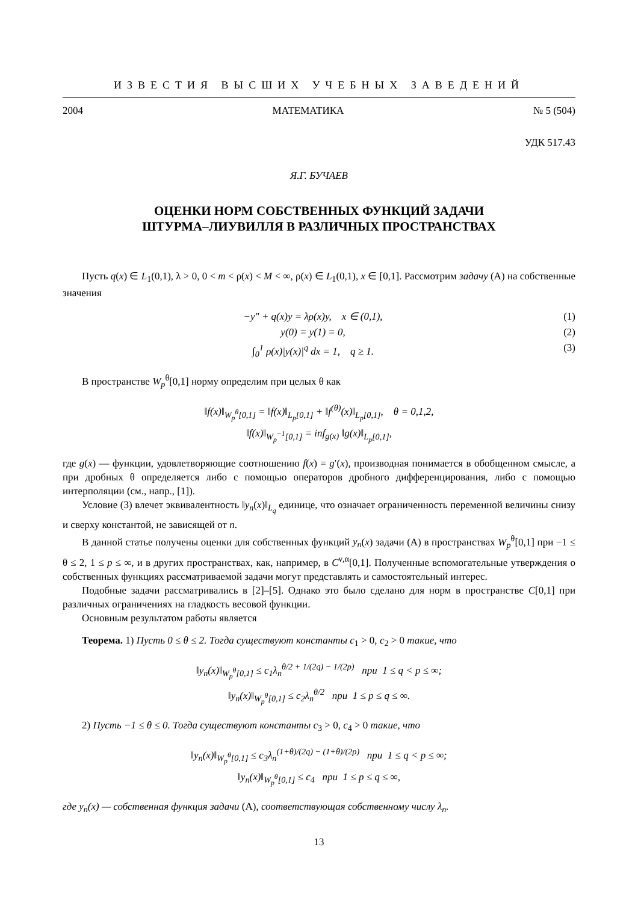ИЗВЕСТИЯ ВЫСШИХ УЧЕБНЫХ ЗАВЕДЕНИЙ
2004 МАТЕМАТИКА № 5 (504)
УДК 517.43
Я.Г. БУЧАЕВ
ОЦЕНКИ НОРМ СОБСТВЕННЫХ ФУНКЦИЙ ЗАДАЧИ
ШТУРМА–ЛИУВИЛЛЯ В РАЗЛИЧНЫХ ПРОСТРАНСТВАХ
Пусть q(x) ∈ L<sub>1</sub>(0,1), λ > 0, 0 < m < ρ(x) < M < ∞, ρ(x) ∈ L<sub>1</sub>(0,1), x ∈ [0,1]. Рассмотрим задачу (A) на собственные значения
−y″ + q(x)y = λρ(x)y, x ∈ (0,1), (1)
y(0) = y(1) = 0, (2)
∫<sub>0</sub><sup>1</sup> ρ(x)|y(x)|<sup>q</sup> dx = 1, q ≥ 1. (3)
В пространстве W<sub>p</sub><sup>θ</sup>[0,1] норму определим при целых θ как
‖f(x)‖<sub>W<sub>p</sub><sup>θ</sup>[0,1]</sub> = ‖f(x)‖<sub>L<sub>p</sub>[0,1]</sub> + ‖f<sup>(θ)</sup>(x)‖<sub>L<sub>p</sub>[0,1]</sub>, θ = 0,1,2,
‖f(x)‖<sub>W<sub>p</sub><sup>−1</sup>[0,1]</sub> = inf<sub>g(x)</sub> ‖g(x)‖<sub>L<sub>p</sub>[0,1]</sub>,
где g(x) — функции, удовлетворяющие соотношению f(x) = g′(x), производная понимается в обобщенном смысле, а при дробных θ определяется либо с помощью операторов дробного дифференцирования, либо с помощью интерполяции (см., напр., [1]).
Условие (3) влечет эквивалентность ‖y<sub>n</sub>(x)‖<sub>L<sub>q</sub></sub> единице, что означает ограниченность переменной величины снизу и сверху константой, не зависящей от n.
В данной статье получены оценки для собственных функций y<sub>n</sub>(x) задачи (A) в пространствах W<sub>p</sub><sup>θ</sup>[0,1] при −1 ≤ θ ≤ 2, 1 ≤ p ≤ ∞, и в других пространствах, как, например, в C<sup>ν,α</sup>[0,1]. Полученные вспомогательные утверждения о собственных функциях рассматриваемой задачи могут представлять и самостоятельный интерес.
Подобные задачи рассматривались в [2]–[5]. Однако это было сделано для норм в пространстве C[0,1] при различных ограничениях на гладкость весовой функции.
Основным результатом работы является
Теорема. 1) Пусть 0 ≤ θ ≤ 2. Тогда существуют константы c<sub>1</sub> > 0, c<sub>2</sub> > 0 такие, что
‖y<sub>n</sub>(x)‖<sub>W<sub>p</sub><sup>θ</sup>[0,1]</sub> ≤ c<sub>1</sub>λ<sub>n</sub><sup>θ/2 + 1/(2q) − 1/(2p)</sup> при 1 ≤ q < p ≤ ∞;
‖y<sub>n</sub>(x)‖<sub>W<sub>p</sub><sup>θ</sup>[0,1]</sub> ≤ c<sub>2</sub>λ<sub>n</sub><sup>θ/2</sup> при 1 ≤ p ≤ q ≤ ∞.
2) Пусть −1 ≤ θ ≤ 0. Тогда существуют константы c<sub>3</sub> > 0, c<sub>4</sub> > 0 такие, что
‖y<sub>n</sub>(x)‖<sub>W<sub>p</sub><sup>θ</sup>[0,1]</sub> ≤ c<sub>3</sub>λ<sub>n</sub><sup>(1+θ)/(2q) − (1+θ)/(2p)</sup> при 1 ≤ q < p ≤ ∞;
‖y<sub>n</sub>(x)‖<sub>W<sub>p</sub><sup>θ</sup>[0,1]</sub> ≤ c<sub>4</sub> при 1 ≤ p ≤ q ≤ ∞,
где y<sub>n</sub>(x) — собственная функция задачи (A), соответствующая собственному числу λ<sub>n</sub>.
13